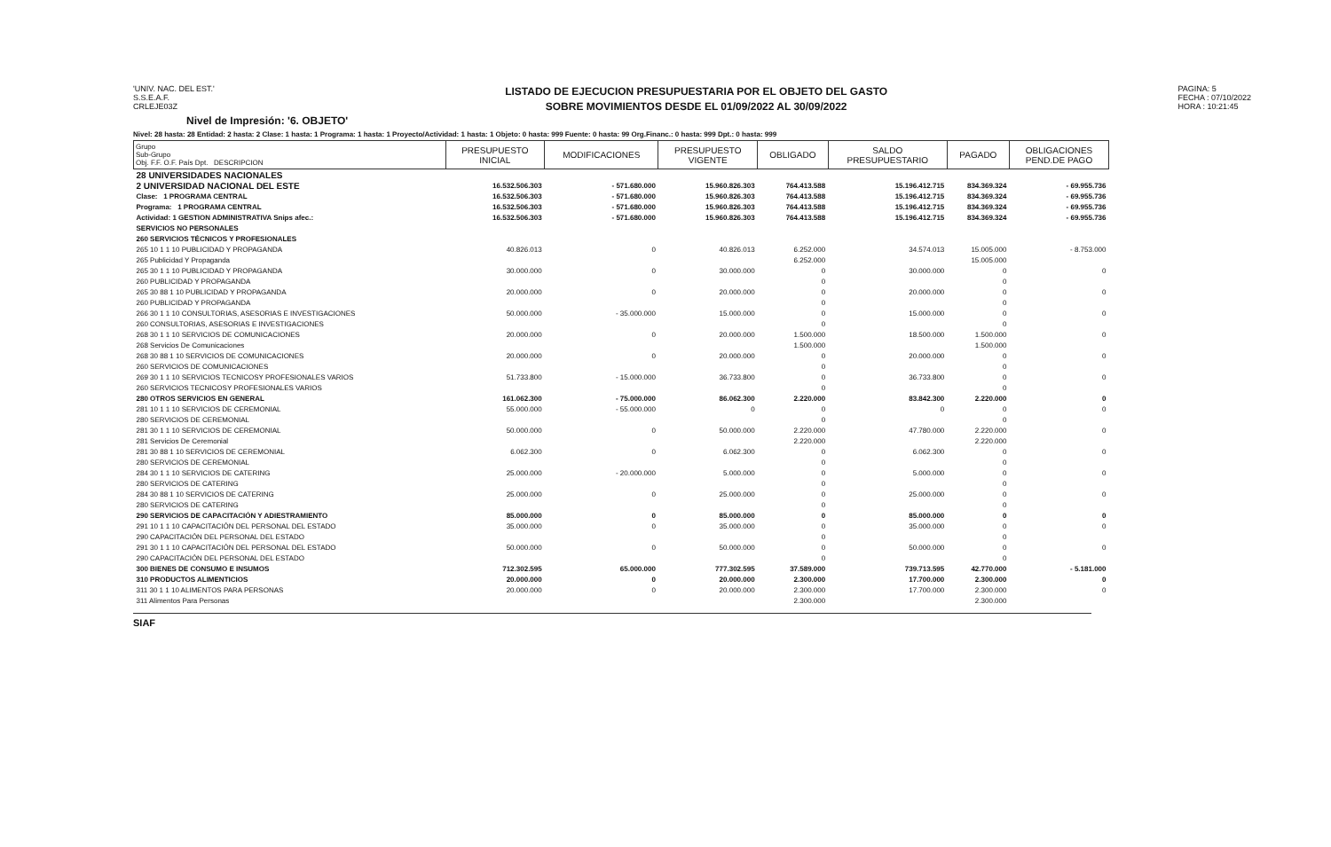'UNIV. NAC. DEL EST.'
S.S.E.A.F.
CRLEJE03Z
LISTADO DE EJECUCION PRESUPUESTARIA POR EL OBJETO DEL GASTO
SOBRE MOVIMIENTOS DESDE EL 01/09/2022 AL 30/09/2022
PAGINA: 5
FECHA : 07/10/2022
HORA : 10:21:45
Nivel de Impresión: '6. OBJETO'
Nivel: 28 hasta: 28 Entidad: 2 hasta: 2 Clase: 1 hasta: 1 Programa: 1 hasta: 1 Proyecto/Actividad: 1 hasta: 1 Objeto: 0 hasta: 999 Fuente: 0 hasta: 99 Org.Financ.: 0 hasta: 999 Dpt.: 0 hasta: 999
| Grupo Sub-Grupo Obj. F.F. O.F. País Dpt. DESCRIPCION | PRESUPUESTO INICIAL | MODIFICACIONES | PRESUPUESTO VIGENTE | OBLIGADO | SALDO PRESUPUESTARIO | PAGADO | OBLIGACIONES PEND.DE PAGO |
| --- | --- | --- | --- | --- | --- | --- | --- |
| 28 UNIVERSIDADES NACIONALES | | | | | | | |
| 2 UNIVERSIDAD NACIONAL DEL ESTE | 16.532.506.303 | - 571.680.000 | 15.960.826.303 | 764.413.588 | 15.196.412.715 | 834.369.324 | - 69.955.736 |
| Clase: 1 PROGRAMA CENTRAL | 16.532.506.303 | - 571.680.000 | 15.960.826.303 | 764.413.588 | 15.196.412.715 | 834.369.324 | - 69.955.736 |
| Programa: 1 PROGRAMA CENTRAL | 16.532.506.303 | - 571.680.000 | 15.960.826.303 | 764.413.588 | 15.196.412.715 | 834.369.324 | - 69.955.736 |
| Actividad: 1 GESTION ADMINISTRATIVA Snips afec.: | 16.532.506.303 | - 571.680.000 | 15.960.826.303 | 764.413.588 | 15.196.412.715 | 834.369.324 | - 69.955.736 |
| SERVICIOS NO PERSONALES | | | | | | | |
| 260 SERVICIOS TÉCNICOS Y PROFESIONALES | | | | | | | |
| 265 10 1 1 10 PUBLICIDAD Y PROPAGANDA | 40.826.013 | 0 | 40.826.013 | 6.252.000 | 34.574.013 | 15.005.000 | - 8.753.000 |
| 265 Publicidad Y Propaganda | | | | 6.252.000 | | 15.005.000 | |
| 265 30 1 1 10 PUBLICIDAD Y PROPAGANDA | 30.000.000 | 0 | 30.000.000 | 0 | 30.000.000 | 0 | 0 |
| 260 PUBLICIDAD Y PROPAGANDA | | | | 0 | | 0 | |
| 265 30 88 1 10 PUBLICIDAD Y PROPAGANDA | 20.000.000 | 0 | 20.000.000 | 0 | 20.000.000 | 0 | 0 |
| 260 PUBLICIDAD Y PROPAGANDA | | | | 0 | | 0 | |
| 266 30 1 1 10 CONSULTORIAS, ASESORIAS E INVESTIGACIONES | 50.000.000 | - 35.000.000 | 15.000.000 | 0 | 15.000.000 | 0 | 0 |
| 260 CONSULTORIAS, ASESORIAS E INVESTIGACIONES | | | | 0 | | 0 | |
| 268 30 1 1 10 SERVICIOS DE COMUNICACIONES | 20.000.000 | 0 | 20.000.000 | 1.500.000 | 18.500.000 | 1.500.000 | 0 |
| 268 Servicios De Comunicaciones | | | | 1.500.000 | | 1.500.000 | |
| 268 30 88 1 10 SERVICIOS DE COMUNICACIONES | 20.000.000 | 0 | 20.000.000 | 0 | 20.000.000 | 0 | 0 |
| 260 SERVICIOS DE COMUNICACIONES | | | | 0 | | 0 | |
| 269 30 1 1 10 SERVICIOS TECNICOSY PROFESIONALES VARIOS | 51.733.800 | - 15.000.000 | 36.733.800 | 0 | 36.733.800 | 0 | 0 |
| 260 SERVICIOS TECNICOSY PROFESIONALES VARIOS | | | | 0 | | 0 | |
| 280 OTROS SERVICIOS EN GENERAL | 161.062.300 | - 75.000.000 | 86.062.300 | 2.220.000 | 83.842.300 | 2.220.000 | 0 |
| 281 10 1 1 10 SERVICIOS DE CEREMONIAL | 55.000.000 | - 55.000.000 | 0 | 0 | 0 | 0 | 0 |
| 280 SERVICIOS DE CEREMONIAL | | | | 0 | | 0 | |
| 281 30 1 1 10 SERVICIOS DE CEREMONIAL | 50.000.000 | 0 | 50.000.000 | 2.220.000 | 47.780.000 | 2.220.000 | 0 |
| 281 Servicios De Ceremonial | | | | 2.220.000 | | 2.220.000 | |
| 281 30 88 1 10 SERVICIOS DE CEREMONIAL | 6.062.300 | 0 | 6.062.300 | 0 | 6.062.300 | 0 | 0 |
| 280 SERVICIOS DE CEREMONIAL | | | | 0 | | 0 | |
| 284 30 1 1 10 SERVICIOS DE CATERING | 25.000.000 | - 20.000.000 | 5.000.000 | 0 | 5.000.000 | 0 | 0 |
| 280 SERVICIOS DE CATERING | | | | 0 | | 0 | |
| 284 30 88 1 10 SERVICIOS DE CATERING | 25.000.000 | 0 | 25.000.000 | 0 | 25.000.000 | 0 | 0 |
| 280 SERVICIOS DE CATERING | | | | 0 | | 0 | |
| 290 SERVICIOS DE CAPACITACIÓN Y ADIESTRAMIENTO | 85.000.000 | 0 | 85.000.000 | 0 | 85.000.000 | 0 | 0 |
| 291 10 1 1 10 CAPACITACIÓN DEL PERSONAL DEL ESTADO | 35.000.000 | 0 | 35.000.000 | 0 | 35.000.000 | 0 | 0 |
| 290 CAPACITACIÓN DEL PERSONAL DEL ESTADO | | | | 0 | | 0 | |
| 291 30 1 1 10 CAPACITACIÓN DEL PERSONAL DEL ESTADO | 50.000.000 | 0 | 50.000.000 | 0 | 50.000.000 | 0 | 0 |
| 290 CAPACITACIÓN DEL PERSONAL DEL ESTADO | | | | 0 | | 0 | |
| 300 BIENES DE CONSUMO E INSUMOS | 712.302.595 | 65.000.000 | 777.302.595 | 37.589.000 | 739.713.595 | 42.770.000 | - 5.181.000 |
| 310 PRODUCTOS ALIMENTICIOS | 20.000.000 | 0 | 20.000.000 | 2.300.000 | 17.700.000 | 2.300.000 | 0 |
| 311 30 1 1 10 ALIMENTOS PARA PERSONAS | 20.000.000 | 0 | 20.000.000 | 2.300.000 | 17.700.000 | 2.300.000 | 0 |
| 311 Alimentos Para Personas | | | | 2.300.000 | | 2.300.000 | |
SIAF